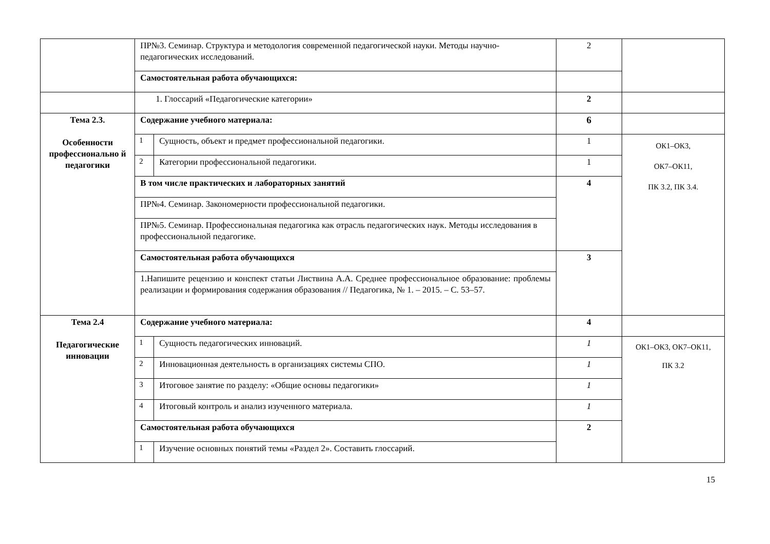| | ПР№3. Семинар. Структура и методология современной педагогической науки. Методы научно-педагогических исследований. | | 2 | |
| | Самостоятельная работа обучающихся: | | | |
| | 1. Глоссарий «Педагогические категории» | | 2 | |
| Тема 2.3. Особенности профессионально й педагогики | Содержание учебного материала: | | 6 | |
| | 1 | Сущность, объект и предмет профессиональной педагогики. | 1 | ОК1–ОК3, ОК7–ОК11, ПК 3.2, ПК 3.4. |
| | 2 | Категории профессиональной педагогики. | 1 | |
| | В том числе практических и лабораторных занятий | | 4 | |
| | ПР№4. Семинар. Закономерности профессиональной педагогики. | | | |
| | ПР№5. Семинар. Профессиональная педагогика как отрасль педагогических наук. Методы исследования в профессиональной педагогике. | | | |
| | Самостоятельная работа обучающихся | | 3 | |
| | 1.Напишите рецензию и конспект статьи Листвина А.А. Среднее профессиональное образование: проблемы реализации и формирования содержания образования // Педагогика, № 1. – 2015. – С. 53–57. | | | |
| Тема 2.4 Педагогические инновации | Содержание учебного материала: | | 4 | |
| | 1 | Сущность педагогических инноваций. | 1 | ОК1–ОК3, ОК7–ОК11, ПК 3.2 |
| | 2 | Инновационная деятельность в организациях системы СПО. | 1 | |
| | 3 | Итоговое занятие по разделу: «Общие основы педагогики» | 1 | |
| | 4 | Итоговый контроль и анализ изученного материала. | 1 | |
| | Самостоятельная работа обучающихся | | 2 | |
| | 1 | Изучение основных понятий темы «Раздел 2». Составить глоссарий. | | |
15